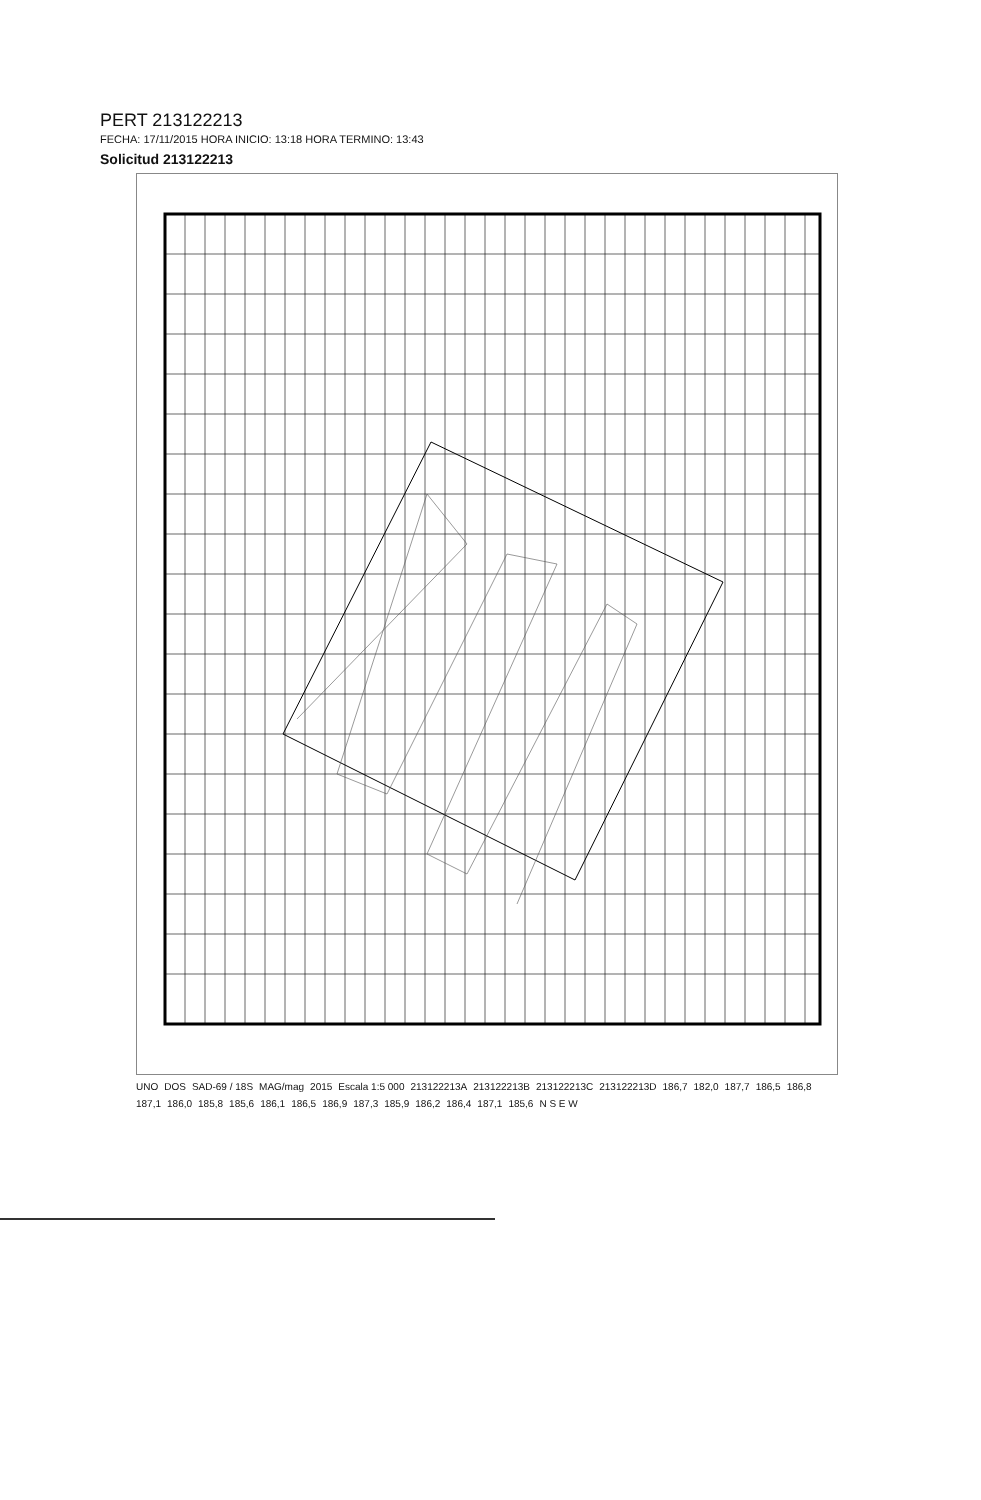PERT 213122213
FECHA: 17/11/2015 HORA INICIO: 13:18 HORA TERMINO: 13:43
Solicitud 213122213
UNO DOS SAD-69 / 18S MAG/mag 2015 Escala 1:5 000 213122213A 213122213B 213122213C 213122213D 186,7 182,0 187,7 186,5 186,8 187,1 186,0 185,8 185,6 186,1 186,5 186,9 187,3 185,9 186,2 186,4 187,1 185,6 N S E W